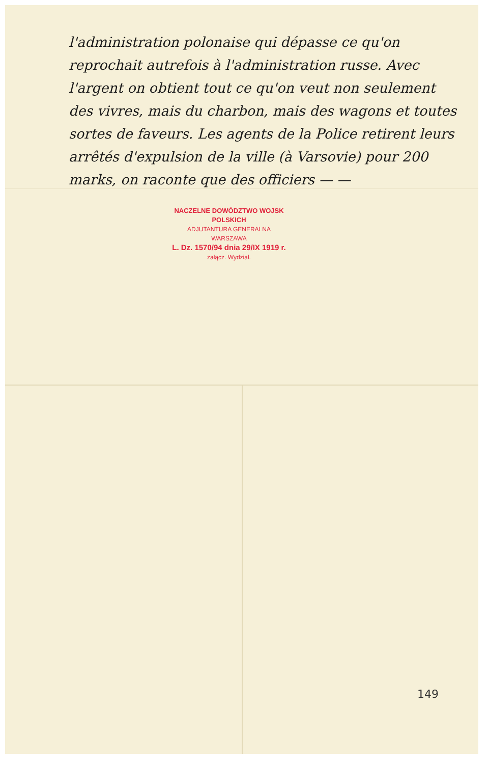l'administration polonaise qui dépasse ce qu'on reprochait autrefois à l'administration russe. Avec l'argent on obtient tout ce qu'on veut non seulement des vivres, mais du charbon, mais des wagons et toutes sortes de faveurs. Les agents de la Police retirent leurs arrêtés d'expulsion de la ville (à Varsovie) pour 200 marks, on raconte que des officiers — —
NACZELNE DOWÓDZTWO WOJSK POLSKICH
ADJUTANTURA GENERALNA
WARSZAWA
L. Dz. 1570/94 dnia 29/IX 1919 r.
załącz. Wydział.
149